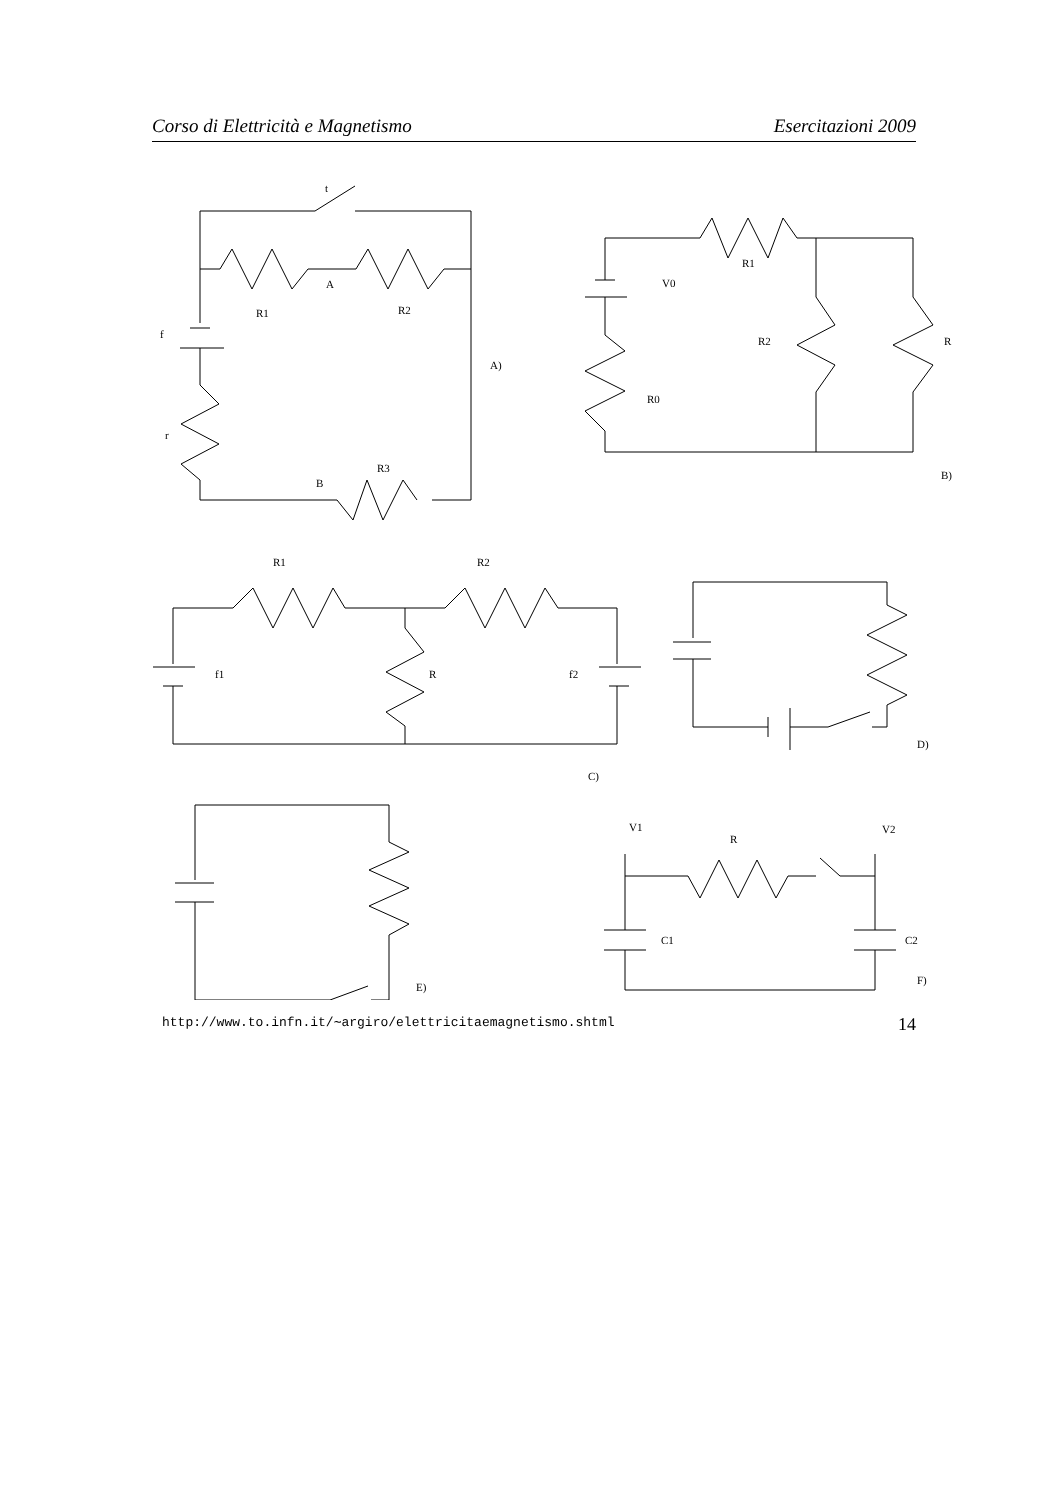Corso di Elettricità e Magnetismo Esercitazioni 2009
t
A
R1
R2
f
A)
r
B
R3
R1
V0
R2
R
R0
B)
R1
R2
f1
R
f2
D)
C)
V1
R
V2
C1
C2
E)
F)
http://www.to.infn.it/∼argiro/elettricitaemagnetismo.shtml 14